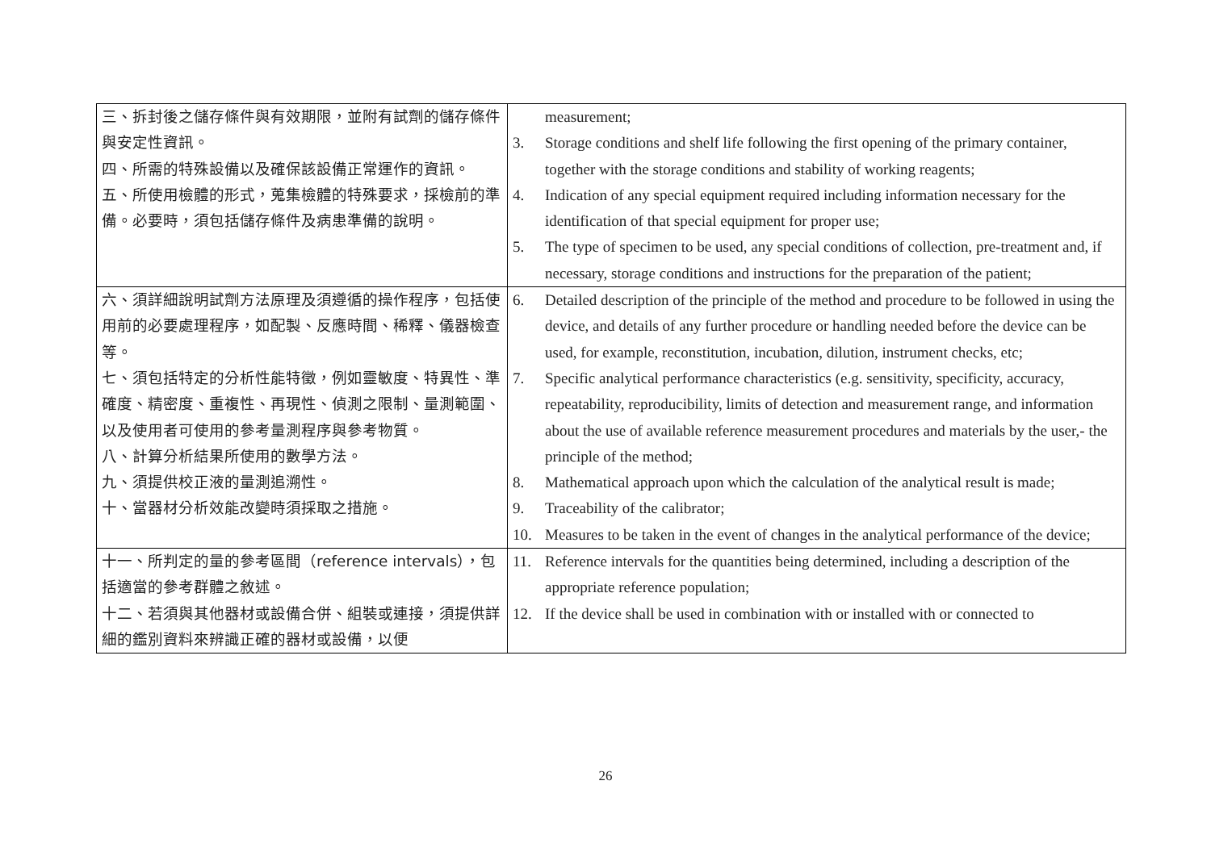| 三、拆封後之儲存條件與有效期限，並附有試劑的儲存條件與安定性資訊。 四、所需的特殊設備以及確保該設備正常運作的資訊。 五、所使用檢體的形式，蒐集檢體的特殊要求，採檢前的準備。必要時，須包括儲存條件及病患準備的說明。 | measurement; 3. Storage conditions and shelf life following the first opening of the primary container, together with the storage conditions and stability of working reagents; 4. Indication of any special equipment required including information necessary for the identification of that special equipment for proper use; 5. The type of specimen to be used, any special conditions of collection, pre-treatment and, if necessary, storage conditions and instructions for the preparation of the patient; |
| 六、須詳細說明試劑方法原理及須遵循的操作程序，包括使用前的必要處理程序，如配製、反應時間、稀釋、儀器檢查等。 七、須包括特定的分析性能特徵，例如靈敏度、特異性、準確度、精密度、重複性、再現性、偵測之限制、量測範圍、以及使用者可使用的參考量測程序與參考物質。 八、計算分析結果所使用的數學方法。 九、須提供校正液的量測追溯性。 十、當器材分析效能改變時須採取之措施。 | 6. Detailed description of the principle of the method and procedure to be followed in using the device, and details of any further procedure or handling needed before the device can be used, for example, reconstitution, incubation, dilution, instrument checks, etc; 7. Specific analytical performance characteristics (e.g. sensitivity, specificity, accuracy, repeatability, reproducibility, limits of detection and measurement range, and information about the use of available reference measurement procedures and materials by the user,- the principle of the method; 8. Mathematical approach upon which the calculation of the analytical result is made; 9. Traceability of the calibrator; 10. Measures to be taken in the event of changes in the analytical performance of the device; |
| 十一、所判定的量的參考區間（reference intervals），包括適當的參考群體之敘述。 十二、若須與其他器材或設備合併、組裝或連接，須提供詳細的鑑別資料來辨識正確的器材或設備，以便 | 11. Reference intervals for the quantities being determined, including a description of the appropriate reference population; 12. If the device shall be used in combination with or installed with or connected to |
26